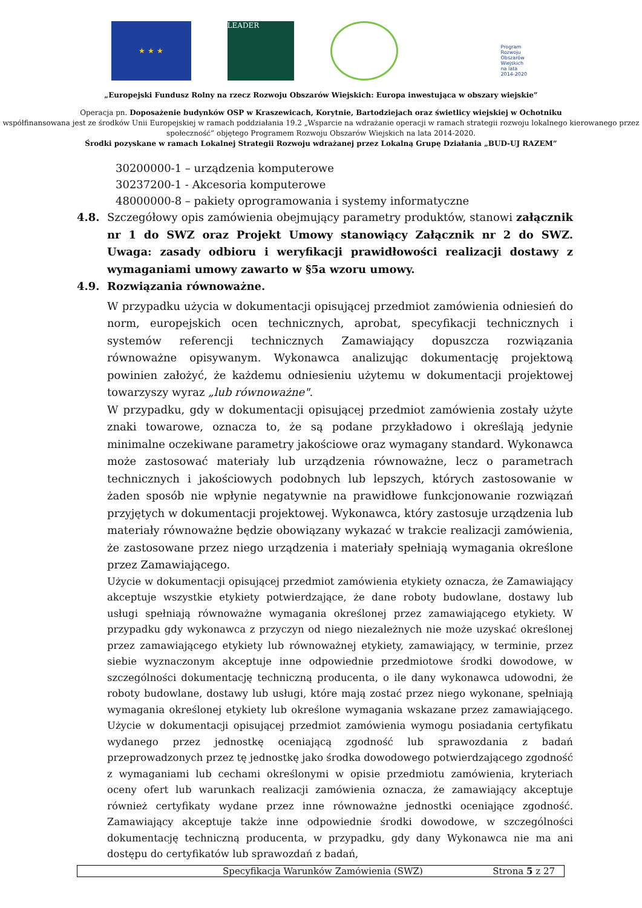★ ★ ★
LEADER
Program Rozwoju Obszarów Wiejskich na lata 2014-2020
„Europejski Fundusz Rolny na rzecz Rozwoju Obszarów Wiejskich: Europa inwestująca w obszary wiejskie”
Operacja pn. Doposażenie budynków OSP w Kraszewicach, Korytnie, Bartodziejach oraz świetlicy wiejskiej w Ochotniku
współfinansowana jest ze środków Unii Europejskiej w ramach poddziałania 19.2 „Wsparcie na wdrażanie operacji w ramach strategii rozwoju lokalnego kierowanego przez społeczność” objętego Programem Rozwoju Obszarów Wiejskich na lata 2014-2020.
Środki pozyskane w ramach Lokalnej Strategii Rozwoju wdrażanej przez Lokalną Grupę Działania „BUD-UJ RAZEM”
30200000-1 – urządzenia komputerowe
30237200-1 - Akcesoria komputerowe
48000000-8 – pakiety oprogramowania i systemy informatyczne
4.8. Szczegółowy opis zamówienia obejmujący parametry produktów, stanowi załącznik nr 1 do SWZ oraz Projekt Umowy stanowiący Załącznik nr 2 do SWZ. Uwaga: zasady odbioru i weryfikacji prawidłowości realizacji dostawy z wymaganiami umowy zawarto w §5a wzoru umowy.
4.9. Rozwiązania równoważne.
W przypadku użycia w dokumentacji opisującej przedmiot zamówienia odniesień do norm, europejskich ocen technicznych, aprobat, specyfikacji technicznych i systemów referencji technicznych Zamawiający dopuszcza rozwiązania równoważne opisywanym. Wykonawca analizując dokumentację projektową powinien założyć, że każdemu odniesieniu użytemu w dokumentacji projektowej towarzyszy wyraz „lub równoważne".
W przypadku, gdy w dokumentacji opisującej przedmiot zamówienia zostały użyte znaki towarowe, oznacza to, że są podane przykładowo i określają jedynie minimalne oczekiwane parametry jakościowe oraz wymagany standard. Wykonawca może zastosować materiały lub urządzenia równoważne, lecz o parametrach technicznych i jakościowych podobnych lub lepszych, których zastosowanie w żaden sposób nie wpłynie negatywnie na prawidłowe funkcjonowanie rozwiązań przyjętych w dokumentacji projektowej. Wykonawca, który zastosuje urządzenia lub materiały równoważne będzie obowiązany wykazać w trakcie realizacji zamówienia, że zastosowane przez niego urządzenia i materiały spełniają wymagania określone przez Zamawiającego.
Użycie w dokumentacji opisującej przedmiot zamówienia etykiety oznacza, że Zamawiający akceptuje wszystkie etykiety potwierdzające, że dane roboty budowlane, dostawy lub usługi spełniają równoważne wymagania określonej przez zamawiającego etykiety. W przypadku gdy wykonawca z przyczyn od niego niezależnych nie może uzyskać określonej przez zamawiającego etykiety lub równoważnej etykiety, zamawiający, w terminie, przez siebie wyznaczonym akceptuje inne odpowiednie przedmiotowe środki dowodowe, w szczególności dokumentację techniczną producenta, o ile dany wykonawca udowodni, że roboty budowlane, dostawy lub usługi, które mają zostać przez niego wykonane, spełniają wymagania określonej etykiety lub określone wymagania wskazane przez zamawiającego. Użycie w dokumentacji opisującej przedmiot zamówienia wymogu posiadania certyfikatu wydanego przez jednostkę oceniającą zgodność lub sprawozdania z badań przeprowadzonych przez tę jednostkę jako środka dowodowego potwierdzającego zgodność z wymaganiami lub cechami określonymi w opisie przedmiotu zamówienia, kryteriach oceny ofert lub warunkach realizacji zamówienia oznacza, że zamawiający akceptuje również certyfikaty wydane przez inne równoważne jednostki oceniające zgodność. Zamawiający akceptuje także inne odpowiednie środki dowodowe, w szczególności dokumentację techniczną producenta, w przypadku, gdy dany Wykonawca nie ma ani dostępu do certyfikatów lub sprawozdań z badań,
Specyfikacja Warunków Zamówienia (SWZ) Strona 5 z 27